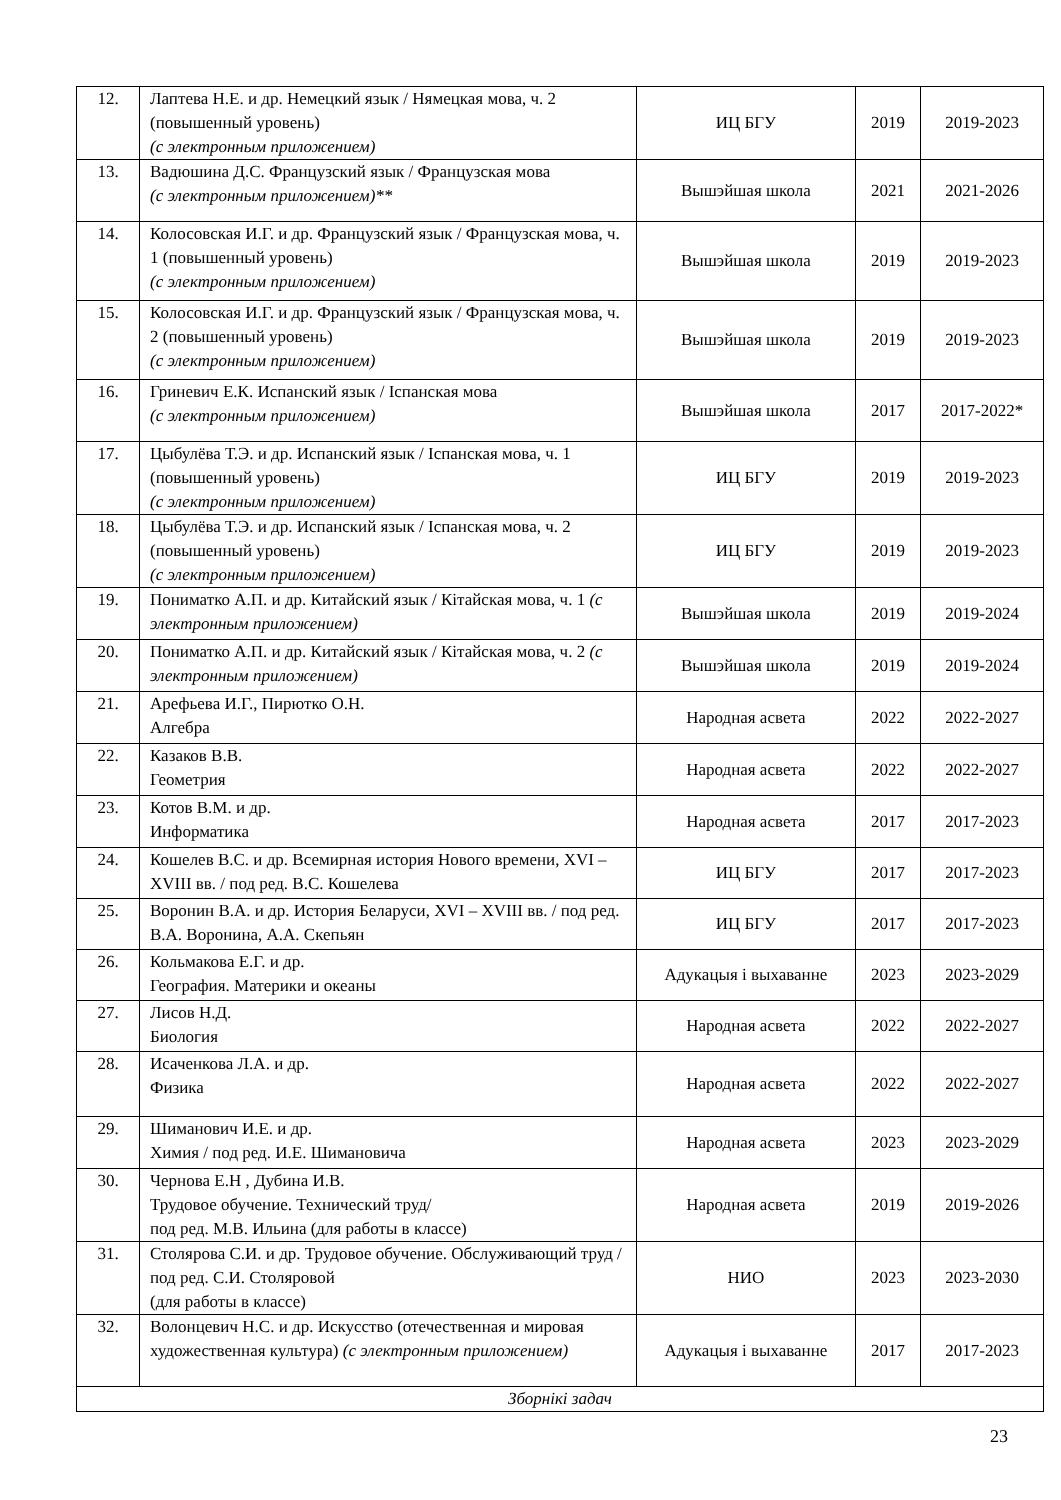| 12. | Лаптева Н.Е. и др. Немецкий язык / Нямецкая мова, ч. 2 (повышенный уровень) (с электронным приложением) | ИЦ БГУ | 2019 | 2019-2023 |
| 13. | Вадюшина Д.С. Французский язык / Французская мова (с электронным приложением)** | Вышэйшая школа | 2021 | 2021-2026 |
| 14. | Колосовская И.Г. и др. Французский язык / Французская мова, ч. 1 (повышенный уровень) (с электронным приложением) | Вышэйшая школа | 2019 | 2019-2023 |
| 15. | Колосовская И.Г. и др. Французский язык / Французская мова, ч. 2 (повышенный уровень) (с электронным приложением) | Вышэйшая школа | 2019 | 2019-2023 |
| 16. | Гриневич Е.К. Испанский язык / Іспанская мова (с электронным приложением) | Вышэйшая школа | 2017 | 2017-2022* |
| 17. | Цыбулёва Т.Э. и др. Испанский язык / Іспанская мова, ч. 1 (повышенный уровень) (с электронным приложением) | ИЦ БГУ | 2019 | 2019-2023 |
| 18. | Цыбулёва Т.Э. и др. Испанский язык / Іспанская мова, ч. 2 (повышенный уровень) (с электронным приложением) | ИЦ БГУ | 2019 | 2019-2023 |
| 19. | Пониматко А.П. и др. Китайский язык / Кітайская мова, ч. 1 (с электронным приложением) | Вышэйшая школа | 2019 | 2019-2024 |
| 20. | Пониматко А.П. и др. Китайский язык / Кітайская мова, ч. 2 (с электронным приложением) | Вышэйшая школа | 2019 | 2019-2024 |
| 21. | Арефьева И.Г., Пирютко О.Н. Алгебра | Народная асвета | 2022 | 2022-2027 |
| 22. | Казаков В.В. Геометрия | Народная асвета | 2022 | 2022-2027 |
| 23. | Котов В.М. и др. Информатика | Народная асвета | 2017 | 2017-2023 |
| 24. | Кошелев В.С. и др. Всемирная история Нового времени, XVI – XVIII вв. / под ред. В.С. Кошелева | ИЦ БГУ | 2017 | 2017-2023 |
| 25. | Воронин В.А. и др. История Беларуси, XVI – XVIII вв. / под ред. В.А. Воронина, А.А. Скепьян | ИЦ БГУ | 2017 | 2017-2023 |
| 26. | Кольмакова Е.Г. и др. География. Материки и океаны | Адукацыя і выхаванне | 2023 | 2023-2029 |
| 27. | Лисов Н.Д. Биология | Народная асвета | 2022 | 2022-2027 |
| 28. | Исаченкова Л.А. и др. Физика | Народная асвета | 2022 | 2022-2027 |
| 29. | Шиманович И.Е. и др. Химия / под ред. И.Е. Шимановича | Народная асвета | 2023 | 2023-2029 |
| 30. | Чернова Е.Н , Дубина И.В. Трудовое обучение. Технический труд/ под ред. М.В. Ильина (для работы в классе) | Народная асвета | 2019 | 2019-2026 |
| 31. | Столярова С.И. и др. Трудовое обучение. Обслуживающий труд / под ред. С.И. Столяровой (для работы в классе) | НИО | 2023 | 2023-2030 |
| 32. | Волонцевич Н.С. и др. Искусство (отечественная и мировая художественная культура) (с электронным приложением) | Адукацыя і выхаванне | 2017 | 2017-2023 |
| Зборнікі задач | | | | |
23